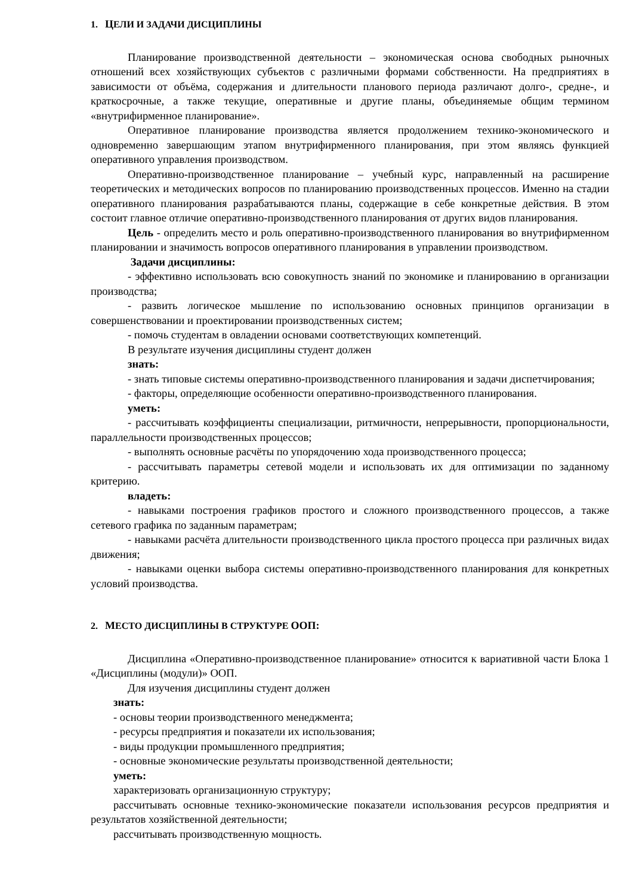1. ЦЕЛИ И ЗАДАЧИ ДИСЦИПЛИНЫ
Планирование производственной деятельности – экономическая основа свободных рыночных отношений всех хозяйствующих субъектов с различными формами собственности. На предприятиях в зависимости от объёма, содержания и длительности планового периода различают долго-, средне-, и краткосрочные, а также текущие, оперативные и другие планы, объединяемые общим термином «внутрифирменное планирование».
Оперативное планирование производства является продолжением технико-экономического и одновременно завершающим этапом внутрифирменного планирования, при этом являясь функцией оперативного управления производством.
Оперативно-производственное планирование – учебный курс, направленный на расширение теоретических и методических вопросов по планированию производственных процессов. Именно на стадии оперативного планирования разрабатываются планы, содержащие в себе конкретные действия. В этом состоит главное отличие оперативно-производственного планирования от других видов планирования.
Цель - определить место и роль оперативно-производственного планирования во внутрифирменном планировании и значимость вопросов оперативного планирования в управлении производством.
Задачи дисциплины:
- эффективно использовать всю совокупность знаний по экономике и планированию в организации производства;
- развить логическое мышление по использованию основных принципов организации в совершенствовании и проектировании производственных систем;
- помочь студентам в овладении основами соответствующих компетенций.
В результате изучения дисциплины студент должен
знать:
- знать типовые системы оперативно-производственного планирования и задачи диспетчирования;
- факторы, определяющие особенности оперативно-производственного планирования.
уметь:
- рассчитывать коэффициенты специализации, ритмичности, непрерывности, пропорциональности, параллельности производственных процессов;
- выполнять основные расчёты по упорядочению хода производственного процесса;
- рассчитывать параметры сетевой модели и использовать их для оптимизации по заданному критерию.
владеть:
- навыками построения графиков простого и сложного производственного процессов, а также сетевого графика по заданным параметрам;
- навыками расчёта длительности производственного цикла простого процесса при различных видах движения;
- навыками оценки выбора системы оперативно-производственного планирования для конкретных условий производства.
2. МЕСТО ДИСЦИПЛИНЫ В СТРУКТУРЕ ООП:
Дисциплина «Оперативно-производственное планирование» относится к вариативной части Блока 1 «Дисциплины (модули)» ООП.
Для изучения дисциплины студент должен
знать:
- основы теории производственного менеджмента;
- ресурсы предприятия и показатели их использования;
- виды продукции промышленного предприятия;
- основные экономические результаты производственной деятельности;
уметь:
характеризовать организационную структуру;
рассчитывать основные технико-экономические показатели использования ресурсов предприятия и результатов хозяйственной деятельности;
рассчитывать производственную мощность.